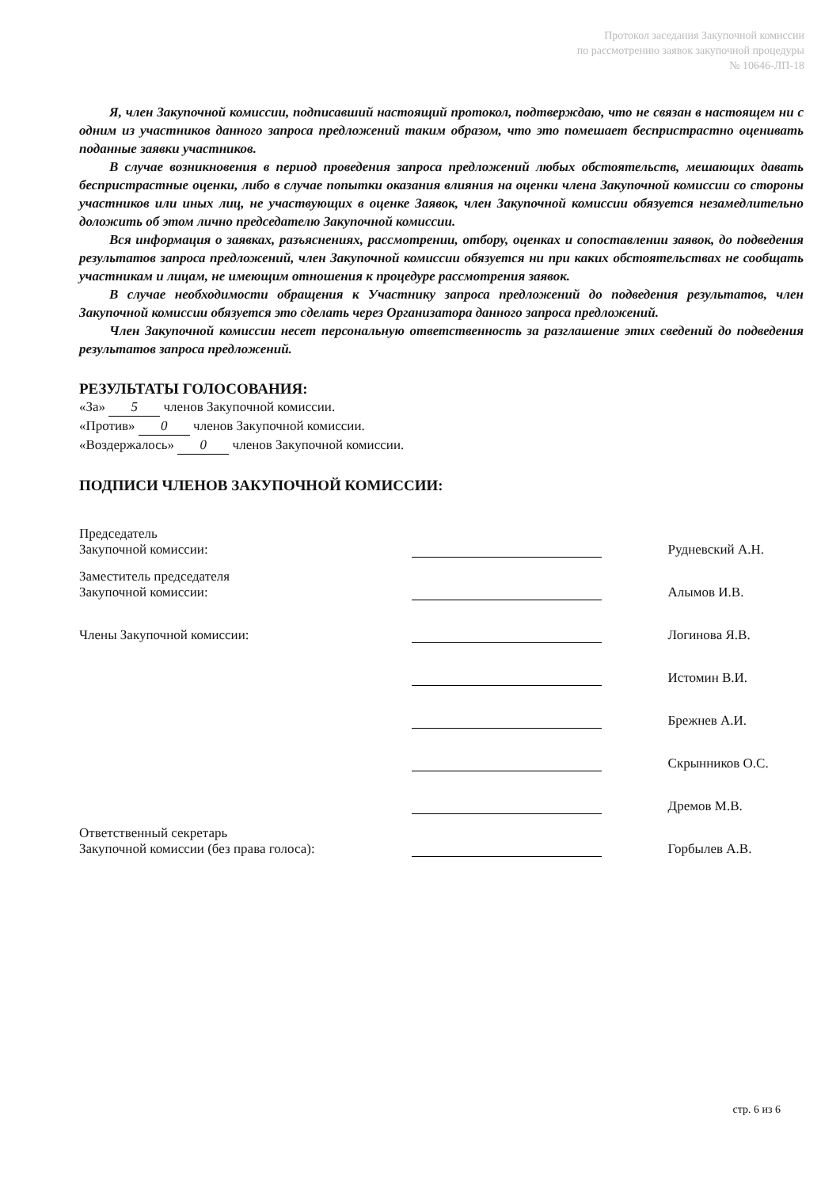Протокол заседания Закупочной комиссии
по рассмотрению заявок закупочной процедуры
№ 10646-ЛП-18
Я, член Закупочной комиссии, подписавший настоящий протокол, подтверждаю, что не связан в настоящем ни с одним из участников данного запроса предложений таким образом, что это помешает беспристрастно оценивать поданные заявки участников.
В случае возникновения в период проведения запроса предложений любых обстоятельств, мешающих давать беспристрастные оценки, либо в случае попытки оказания влияния на оценки члена Закупочной комиссии со стороны участников или иных лиц, не участвующих в оценке Заявок, член Закупочной комиссии обязуется незамедлительно доложить об этом лично председателю Закупочной комиссии.
Вся информация о заявках, разъяснениях, рассмотрении, отбору, оценках и сопоставлении заявок, до подведения результатов запроса предложений, член Закупочной комиссии обязуется ни при каких обстоятельствах не сообщать участникам и лицам, не имеющим отношения к процедуре рассмотрения заявок.
В случае необходимости обращения к Участнику запроса предложений до подведения результатов, член Закупочной комиссии обязуется это сделать через Организатора данного запроса предложений.
Член Закупочной комиссии несет персональную ответственность за разглашение этих сведений до подведения результатов запроса предложений.
РЕЗУЛЬТАТЫ ГОЛОСОВАНИЯ:
«За» 5 членов Закупочной комиссии.
«Против» 0 членов Закупочной комиссии.
«Воздержалось» 0 членов Закупочной комиссии.
ПОДПИСИ ЧЛЕНОВ ЗАКУПОЧНОЙ КОМИССИИ:
| Председатель Закупочной комиссии: | | Рудневский А.Н. |
| Заместитель председателя Закупочной комиссии: | | Алымов И.В. |
| Члены Закупочной комиссии: | | Логинова Я.В. |
| | | Истомин В.И. |
| | | Брежнев А.И. |
| | | Скрынников О.С. |
| | | Дремов М.В. |
| Ответственный секретарь Закупочной комиссии (без права голоса): | | Горбылев А.В. |
стр. 6 из 6